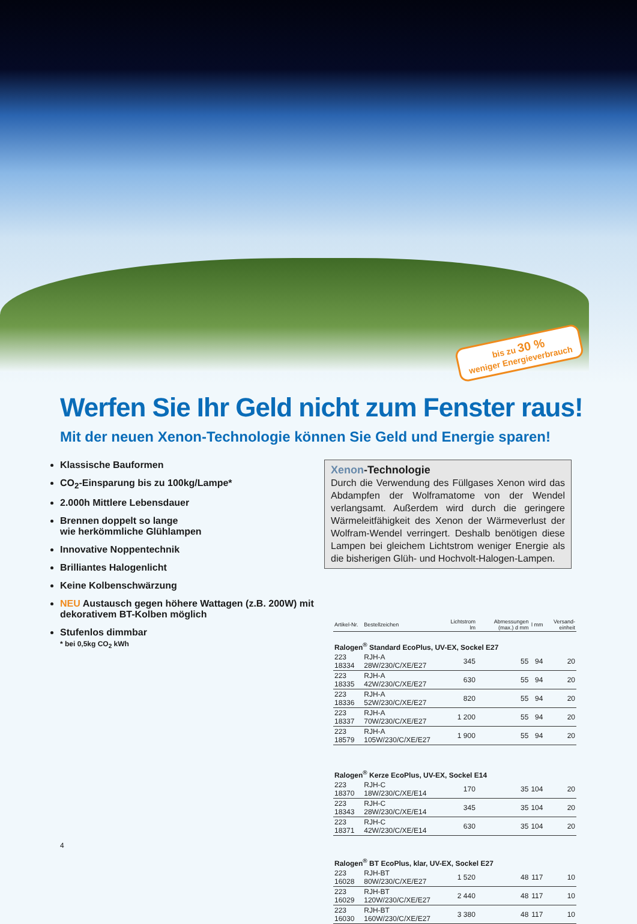bis zu 30 %
weniger Energieverbrauch
Werfen Sie Ihr Geld nicht zum Fenster raus!
Mit der neuen Xenon-Technologie können Sie Geld und Energie sparen!
Klassische Bauformen
CO<sub>2</sub>-Einsparung bis zu 100kg/Lampe*
2.000h Mittlere Lebensdauer
Brennen doppelt so lange
wie herkömmliche Glühlampen
Innovative Noppentechnik
Brilliantes Halogenlicht
Keine Kolbenschwärzung
NEU Austausch gegen höhere Wattagen (z.B. 200W) mit dekorativem BT-Kolben möglich
Stufenlos dimmbar
* bei 0,5kg CO<sub>2</sub> kWh
Xenon-Technologie
Durch die Verwendung des Füllgases Xenon wird das Abdampfen der Wolframatome von der Wendel verlangsamt. Außerdem wird durch die geringere Wärmeleitfähigkeit des Xenon der Wärmeverlust der Wolfram-Wendel verringert. Deshalb benötigen diese Lampen bei gleichem Lichtstrom weniger Energie als die bisherigen Glüh- und Hochvolt-Halogen-Lampen.
| Artikel-Nr. | Bestellzeichen | Lichtstrom lm | Abmessungen (max.) d mm | l mm | Versand-einheit |
| --- | --- | --- | --- | --- | --- |
| Ralogen<sup>®</sup> Standard EcoPlus, UV-EX, Sockel E27 | | | | | |
| 223 18334 | RJH-A 28W/230/C/XE/E27 | 345 | 55 | 94 | 20 |
| 223 18335 | RJH-A 42W/230/C/XE/E27 | 630 | 55 | 94 | 20 |
| 223 18336 | RJH-A 52W/230/C/XE/E27 | 820 | 55 | 94 | 20 |
| 223 18337 | RJH-A 70W/230/C/XE/E27 | 1 200 | 55 | 94 | 20 |
| 223 18579 | RJH-A 105W/230/C/XE/E27 | 1 900 | 55 | 94 | 20 |
| Ralogen<sup>®</sup> Kerze EcoPlus, UV-EX, Sockel E14 | | | | | |
| 223 18370 | RJH-C 18W/230/C/XE/E14 | 170 | 35 | 104 | 20 |
| 223 18343 | RJH-C 28W/230/C/XE/E14 | 345 | 35 | 104 | 20 |
| 223 18371 | RJH-C 42W/230/C/XE/E14 | 630 | 35 | 104 | 20 |
| Ralogen<sup>®</sup> BT EcoPlus, klar, UV-EX, Sockel E27 | | | | | |
| 223 16028 | RJH-BT 80W/230/C/XE/E27 | 1 520 | 48 | 117 | 10 |
| 223 16029 | RJH-BT 120W/230/C/XE/E27 | 2 440 | 48 | 117 | 10 |
| 223 16030 | RJH-BT 160W/230/C/XE/E27 | 3 380 | 48 | 117 | 10 |
4